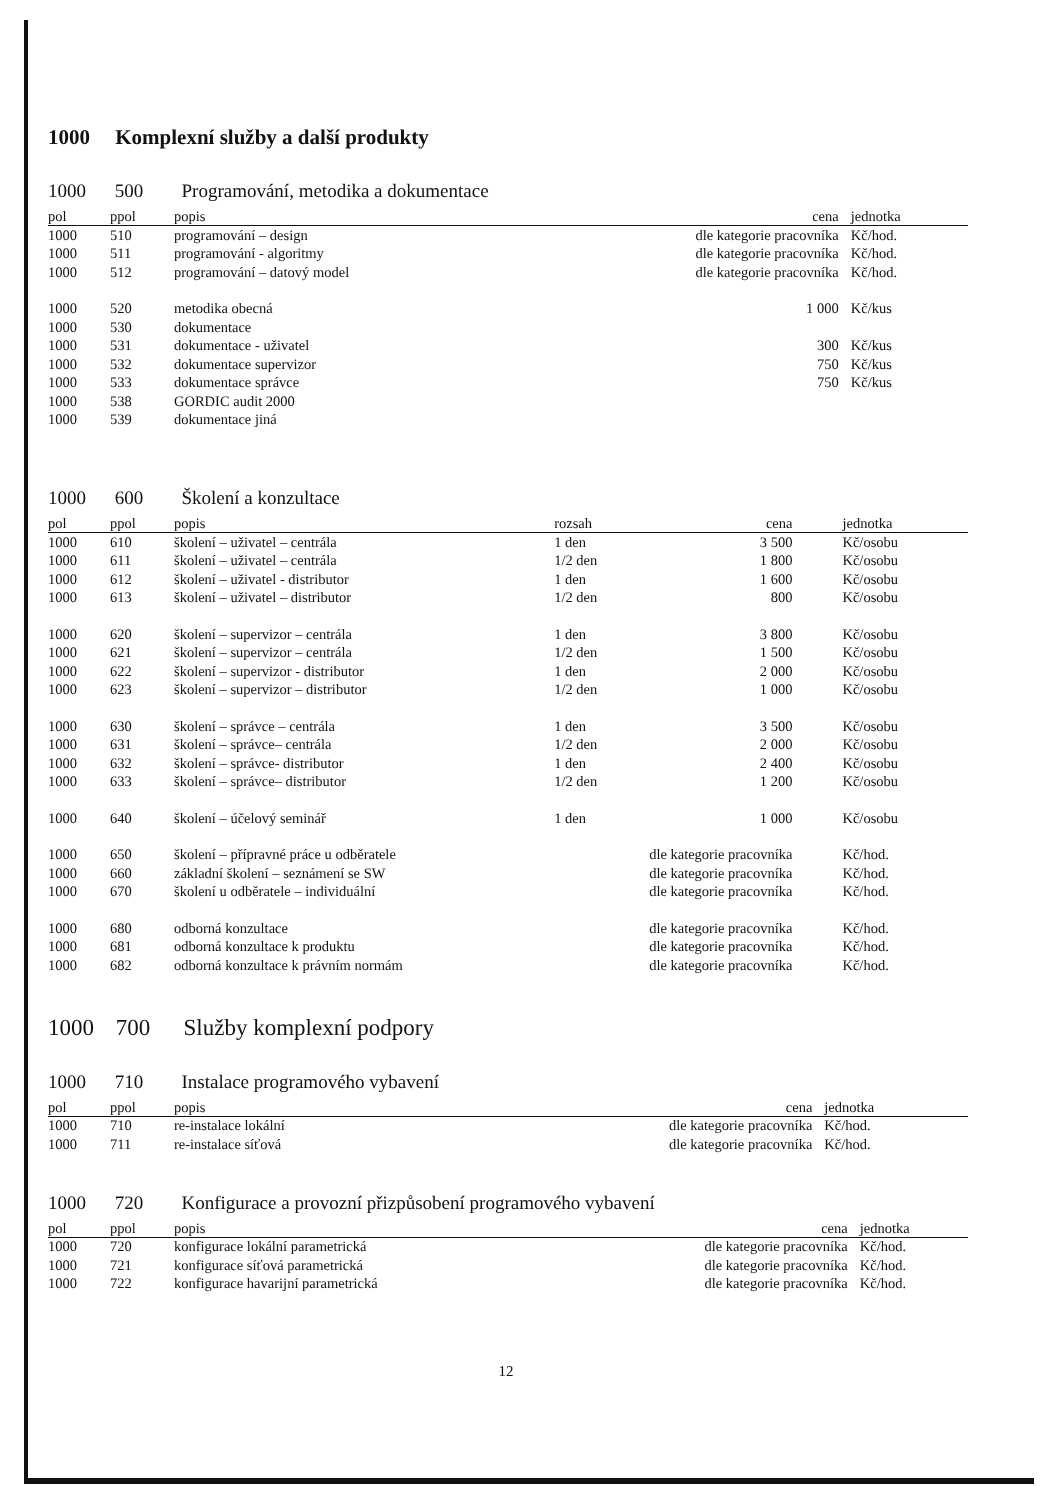1000 Komplexní služby a další produkty
1000 500 Programování, metodika a dokumentace
| pol | ppol | popis | cena | jednotka |
| --- | --- | --- | --- | --- |
| 1000 | 510 | programování – design | dle kategorie pracovníka | Kč/hod. |
| 1000 | 511 | programování - algoritmy | dle kategorie pracovníka | Kč/hod. |
| 1000 | 512 | programování – datový model | dle kategorie pracovníka | Kč/hod. |
| 1000 | 520 | metodika obecná | 1 000 | Kč/kus |
| 1000 | 530 | dokumentace | | |
| 1000 | 531 | dokumentace - uživatel | 300 | Kč/kus |
| 1000 | 532 | dokumentace supervizor | 750 | Kč/kus |
| 1000 | 533 | dokumentace správce | 750 | Kč/kus |
| 1000 | 538 | GORDIC audit 2000 | | |
| 1000 | 539 | dokumentace jiná | | |
1000 600 Školení a konzultace
| pol | ppol | popis | rozsah | cena | jednotka |
| --- | --- | --- | --- | --- | --- |
| 1000 | 610 | školení – uživatel – centrála | 1 den | 3 500 | Kč/osobu |
| 1000 | 611 | školení – uživatel – centrála | 1/2 den | 1 800 | Kč/osobu |
| 1000 | 612 | školení – uživatel - distributor | 1 den | 1 600 | Kč/osobu |
| 1000 | 613 | školení – uživatel – distributor | 1/2 den | 800 | Kč/osobu |
| 1000 | 620 | školení – supervizor – centrála | 1 den | 3 800 | Kč/osobu |
| 1000 | 621 | školení – supervizor – centrála | 1/2 den | 1 500 | Kč/osobu |
| 1000 | 622 | školení – supervizor - distributor | 1 den | 2 000 | Kč/osobu |
| 1000 | 623 | školení – supervizor – distributor | 1/2 den | 1 000 | Kč/osobu |
| 1000 | 630 | školení – správce – centrála | 1 den | 3 500 | Kč/osobu |
| 1000 | 631 | školení – správce– centrála | 1/2 den | 2 000 | Kč/osobu |
| 1000 | 632 | školení – správce- distributor | 1 den | 2 400 | Kč/osobu |
| 1000 | 633 | školení – správce– distributor | 1/2 den | 1 200 | Kč/osobu |
| 1000 | 640 | školení – účelový seminář | 1 den | 1 000 | Kč/osobu |
| 1000 | 650 | školení – přípravné práce u odběratele | dle kategorie pracovníka | | Kč/hod. |
| 1000 | 660 | základní školení – seznámení se SW | dle kategorie pracovníka | | Kč/hod. |
| 1000 | 670 | školení u odběratele – individuální | dle kategorie pracovníka | | Kč/hod. |
| 1000 | 680 | odborná konzultace | dle kategorie pracovníka | | Kč/hod. |
| 1000 | 681 | odborná konzultace k produktu | dle kategorie pracovníka | | Kč/hod. |
| 1000 | 682 | odborná konzultace k právním normám | dle kategorie pracovníka | | Kč/hod. |
1000 700 Služby komplexní podpory
1000 710 Instalace programového vybavení
| pol | ppol | popis | cena | jednotka |
| --- | --- | --- | --- | --- |
| 1000 | 710 | re-instalace lokální | dle kategorie pracovníka | Kč/hod. |
| 1000 | 711 | re-instalace síťová | dle kategorie pracovníka | Kč/hod. |
1000 720 Konfigurace a provozní přizpůsobení programového vybavení
| pol | ppol | popis | cena | jednotka |
| --- | --- | --- | --- | --- |
| 1000 | 720 | konfigurace lokální parametrická | dle kategorie pracovníka | Kč/hod. |
| 1000 | 721 | konfigurace síťová parametrická | dle kategorie pracovníka | Kč/hod. |
| 1000 | 722 | konfigurace havarijní parametrická | dle kategorie pracovníka | Kč/hod. |
12